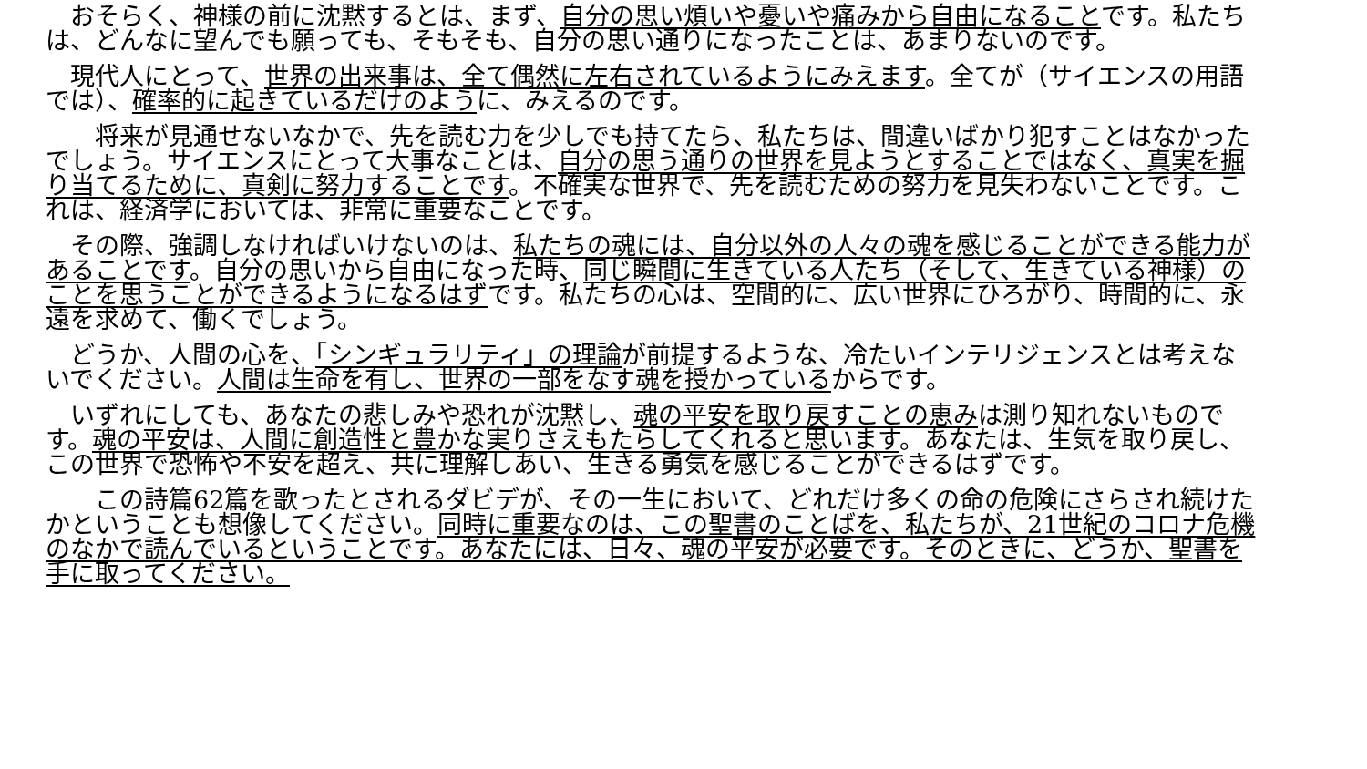おそらく、神様の前に沈黙するとは、まず、自分の思い煩いや憂いや痛みから自由になることです。私たちは、どんなに望んでも願っても、そもそも、自分の思い通りになったことは、あまりないのです。
　現代人にとって、世界の出来事は、全て偶然に左右されているようにみえます。全てが（サイエンスの用語では）、確率的に起きているだけのように、みえるのです。
　　将来が見通せないなかで、先を読む力を少しでも持てたら、私たちは、間違いばかり犯すことはなかったでしょう。サイエンスにとって大事なことは、自分の思う通りの世界を見ようとすることではなく、真実を掘り当てるために、真剣に努力することです。不確実な世界で、先を読むための努力を見失わないことです。これは、経済学においては、非常に重要なことです。
　その際、強調しなければいけないのは、私たちの魂には、自分以外の人々の魂を感じることができる能力があることです。自分の思いから自由になった時、同じ瞬間に生きている人たち（そして、生きている神様）のことを思うことができるようになるはずです。私たちの心は、空間的に、広い世界にひろがり、時間的に、永遠を求めて、働くでしょう。
　どうか、人間の心を、「シンギュラリティ」の理論が前提するような、冷たいインテリジェンスとは考えないでください。人間は生命を有し、世界の一部をなす魂を授かっているからです。
　いずれにしても、あなたの悲しみや恐れが沈黙し、魂の平安を取り戻すことの恵みは測り知れないものです。魂の平安は、人間に創造性と豊かな実りさえもたらしてくれると思います。あなたは、生気を取り戻し、この世界で恐怖や不安を超え、共に理解しあい、生きる勇気を感じることができるはずです。
　　この詩篇62篇を歌ったとされるダビデが、その一生において、どれだけ多くの命の危険にさらされ続けたかということも想像してください。同時に重要なのは、この聖書のことばを、私たちが、21世紀のコロナ危機のなかで読んでいるということです。あなたには、日々、魂の平安が必要です。そのときに、どうか、聖書を手に取ってください。